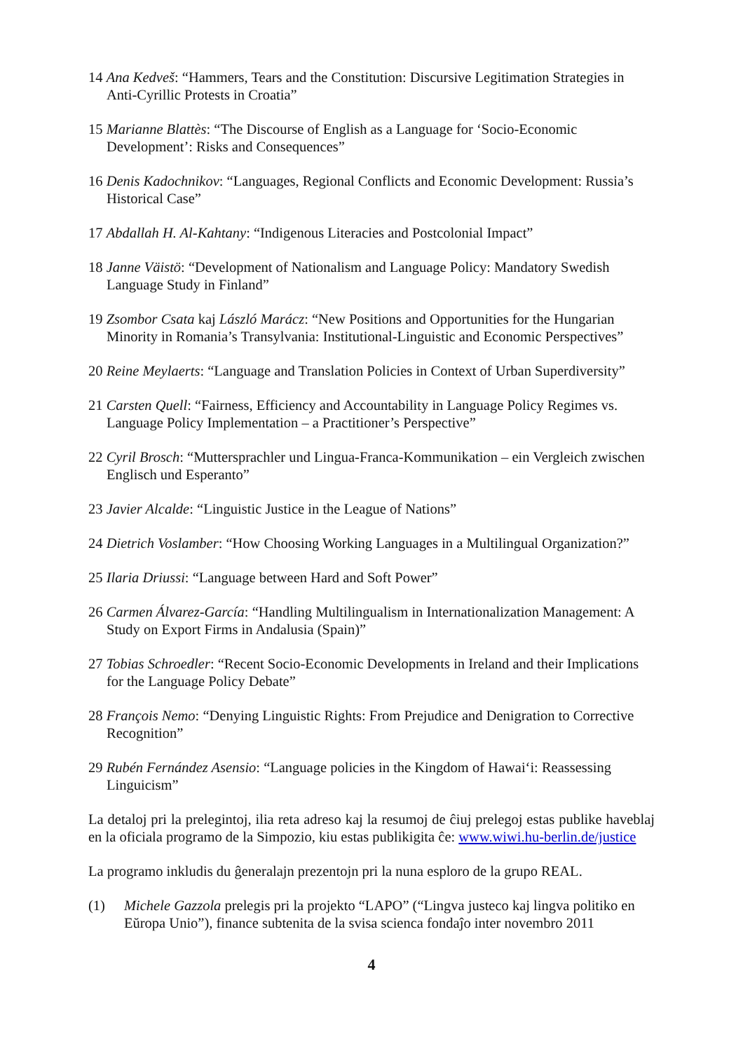14 Ana Kedveš: “Hammers, Tears and the Constitution: Discursive Legitimation Strategies in Anti-Cyrillic Protests in Croatia”
15 Marianne Blattès: “The Discourse of English as a Language for ‘Socio-Economic Development’: Risks and Consequences”
16 Denis Kadochnikov: “Languages, Regional Conflicts and Economic Development: Russia’s Historical Case”
17 Abdallah H. Al-Kahtany: “Indigenous Literacies and Postcolonial Impact”
18 Janne Väistö: “Development of Nationalism and Language Policy: Mandatory Swedish Language Study in Finland”
19 Zsombor Csata kaj László Marácz: “New Positions and Opportunities for the Hungarian Minority in Romania’s Transylvania: Institutional-Linguistic and Economic Perspectives”
20 Reine Meylaerts: “Language and Translation Policies in Context of Urban Superdiversity”
21 Carsten Quell: “Fairness, Efficiency and Accountability in Language Policy Regimes vs. Language Policy Implementation – a Practitioner’s Perspective”
22 Cyril Brosch: “Muttersprachler und Lingua-Franca-Kommunikation – ein Vergleich zwischen Englisch und Esperanto”
23 Javier Alcalde: “Linguistic Justice in the League of Nations”
24 Dietrich Voslamber: “How Choosing Working Languages in a Multilingual Organization?”
25 Ilaria Driussi: “Language between Hard and Soft Power”
26 Carmen Álvarez-García: “Handling Multilingualism in Internationalization Management: A Study on Export Firms in Andalusia (Spain)”
27 Tobias Schroedler: “Recent Socio-Economic Developments in Ireland and their Implications for the Language Policy Debate”
28 François Nemo: “Denying Linguistic Rights: From Prejudice and Denigration to Corrective Recognition”
29 Rubén Fernández Asensio: “Language policies in the Kingdom of Hawai‘i: Reassessing Linguicism”
La detaloj pri la prelegintoj, ilia reta adreso kaj la resumoj de ĉiuj prelegoj estas publike haveblaj en la oficiala programo de la Simpozio, kiu estas publikigita ĉe: www.wiwi.hu-berlin.de/justice
La programo inkludis du ĝeneralajn prezentojn pri la nuna esploro de la grupo REAL.
(1) Michele Gazzola prelegis pri la projekto “LAPO” (“Lingva justeco kaj lingva politiko en Eŭropa Unio”), finance subtenita de la svisa scienca fondaĵo inter novembro 2011
4